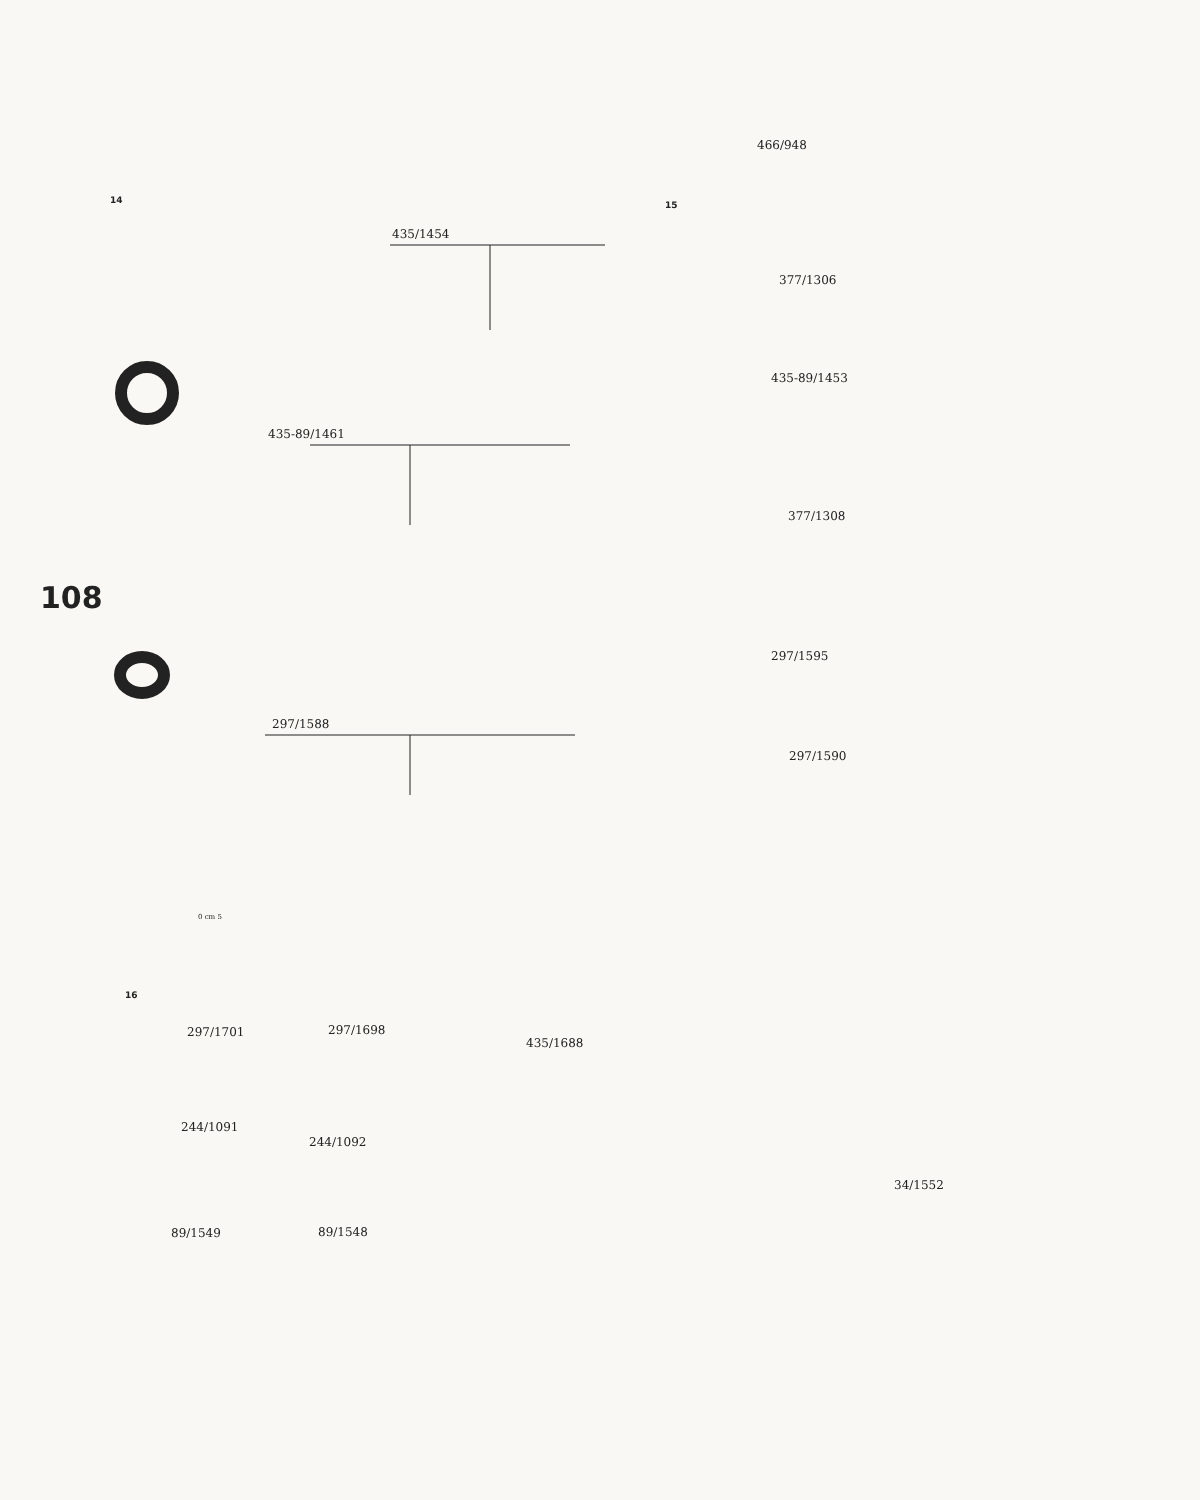108
14
435/1454
435-89/1461
297/1588
15
466/948
377/1306
435-89/1453
377/1308
297/1595
297/1590
0 cm 5
16
297/1701 297/1698
435/1688
244/1091
244/1092
89/1549 89/1548
34/1552